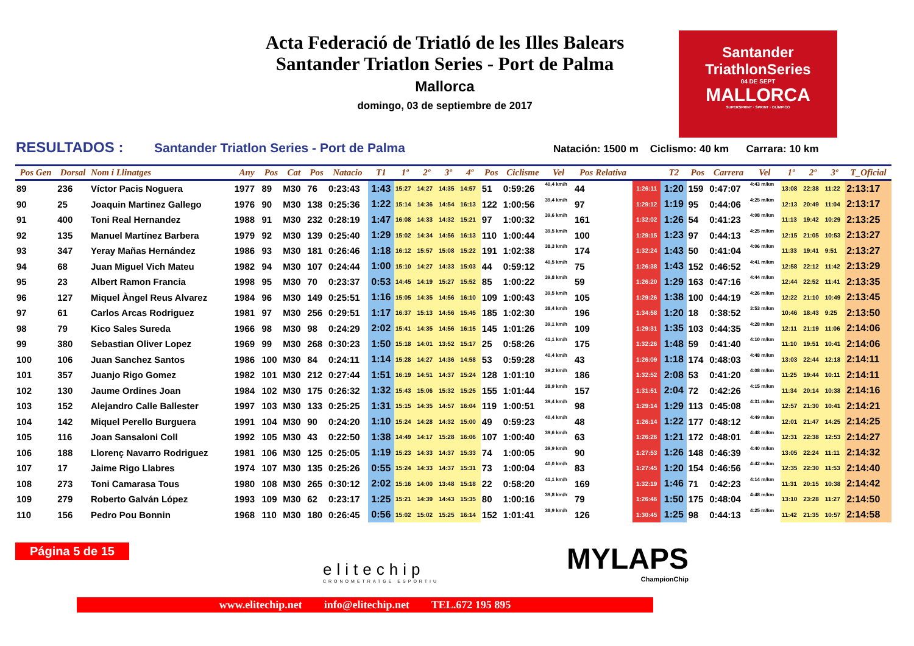Acta Federació de Triatló de les Illes Balears
Santander Triatlon Series - Port de Palma
Mallorca
domingo, 03 de septiembre de 2017
Santander
TriathlonSeries
04 DE SEPT
MALLORCA
SUPERSPRINT · SPRINT · OLÍMPICO
RESULTADOS : Santander Triatlon Series - Port de Palma Natación: 1500 m Ciclismo: 40 km Carrara: 10 km
| Pos Gen | Dorsal | Nom i Llinatges | Any | Pos | Cat | Pos | Natacio | T1 | 1º | 2º | 3º | 4º | Pos | Ciclisme | Vel | Pos Relativa | | T2 | Pos | Carrera | Vel | 1º | 2º | 3º | T_Oficial |
| --- | --- | --- | --- | --- | --- | --- | --- | --- | --- | --- | --- | --- | --- | --- | --- | --- | --- | --- | --- | --- | --- | --- | --- | --- | --- |
| 89 | 236 | Víctor Pacis Noguera | 1977 | 89 | M30 | 76 | 0:23:43 | 1:43 | 15:27 | 14:27 | 14:35 | 14:57 | 51 | 0:59:26 | 40,4 km/h | 44 | 1:26:11 | 1:20 | 159 | 0:47:07 | 4:43 m/km | 13:08 | 22:38 | 11:22 | 2:13:17 |
| 90 | 25 | Joaquin Martinez Gallego | 1976 | 90 | M30 | 138 | 0:25:36 | 1:22 | 15:14 | 14:36 | 14:54 | 16:13 | 122 | 1:00:56 | 39,4 km/h | 97 | 1:29:12 | 1:19 | 95 | 0:44:06 | 4:25 m/km | 12:13 | 20:49 | 11:04 | 2:13:17 |
| 91 | 400 | Toni Real Hernandez | 1988 | 91 | M30 | 232 | 0:28:19 | 1:47 | 16:08 | 14:33 | 14:32 | 15:21 | 97 | 1:00:32 | 39,6 km/h | 161 | 1:32:02 | 1:26 | 54 | 0:41:23 | 4:08 m/km | 11:13 | 19:42 | 10:29 | 2:13:25 |
| 92 | 135 | Manuel Martínez Barbera | 1979 | 92 | M30 | 139 | 0:25:40 | 1:29 | 15:02 | 14:34 | 14:56 | 16:13 | 110 | 1:00:44 | 39,5 km/h | 100 | 1:29:15 | 1:23 | 97 | 0:44:13 | 4:25 m/km | 12:15 | 21:05 | 10:53 | 2:13:27 |
| 93 | 347 | Yeray Mañas Hernández | 1986 | 93 | M30 | 181 | 0:26:46 | 1:18 | 16:12 | 15:57 | 15:08 | 15:22 | 191 | 1:02:38 | 38,3 km/h | 174 | 1:32:24 | 1:43 | 50 | 0:41:04 | 4:06 m/km | 11:33 | 19:41 | 9:51 | 2:13:27 |
| 94 | 68 | Juan Miguel Vich Mateu | 1982 | 94 | M30 | 107 | 0:24:44 | 1:00 | 15:10 | 14:27 | 14:33 | 15:03 | 44 | 0:59:12 | 40,5 km/h | 75 | 1:26:38 | 1:43 | 152 | 0:46:52 | 4:41 m/km | 12:58 | 22:12 | 11:42 | 2:13:29 |
| 95 | 23 | Albert Ramon Francia | 1998 | 95 | M30 | 70 | 0:23:37 | 0:53 | 14:45 | 14:19 | 15:27 | 15:52 | 85 | 1:00:22 | 39,8 km/h | 59 | 1:26:20 | 1:29 | 163 | 0:47:16 | 4:44 m/km | 12:44 | 22:52 | 11:41 | 2:13:35 |
| 96 | 127 | Miquel Àngel Reus Alvarez | 1984 | 96 | M30 | 149 | 0:25:51 | 1:16 | 15:05 | 14:35 | 14:56 | 16:10 | 109 | 1:00:43 | 39,5 km/h | 105 | 1:29:26 | 1:38 | 100 | 0:44:19 | 4:26 m/km | 12:22 | 21:10 | 10:49 | 2:13:45 |
| 97 | 61 | Carlos Arcas Rodriguez | 1981 | 97 | M30 | 256 | 0:29:51 | 1:17 | 16:37 | 15:13 | 14:56 | 15:45 | 185 | 1:02:30 | 38,4 km/h | 196 | 1:34:58 | 1:20 | 18 | 0:38:52 | 3:53 m/km | 10:46 | 18:43 | 9:25 | 2:13:50 |
| 98 | 79 | Kico Sales Sureda | 1966 | 98 | M30 | 98 | 0:24:29 | 2:02 | 15:41 | 14:35 | 14:56 | 16:15 | 145 | 1:01:26 | 39,1 km/h | 109 | 1:29:31 | 1:35 | 103 | 0:44:35 | 4:28 m/km | 12:11 | 21:19 | 11:06 | 2:14:06 |
| 99 | 380 | Sebastian Oliver Lopez | 1969 | 99 | M30 | 268 | 0:30:23 | 1:50 | 15:18 | 14:01 | 13:52 | 15:17 | 25 | 0:58:26 | 41,1 km/h | 175 | 1:32:26 | 1:48 | 59 | 0:41:40 | 4:10 m/km | 11:10 | 19:51 | 10:41 | 2:14:06 |
| 100 | 106 | Juan Sanchez Santos | 1986 | 100 | M30 | 84 | 0:24:11 | 1:14 | 15:28 | 14:27 | 14:36 | 14:58 | 53 | 0:59:28 | 40,4 km/h | 43 | 1:26:09 | 1:18 | 174 | 0:48:03 | 4:48 m/km | 13:03 | 22:44 | 12:18 | 2:14:11 |
| 101 | 357 | Juanjo Rigo Gomez | 1982 | 101 | M30 | 212 | 0:27:44 | 1:51 | 16:19 | 14:51 | 14:37 | 15:24 | 128 | 1:01:10 | 39,2 km/h | 186 | 1:32:52 | 2:08 | 53 | 0:41:20 | 4:08 m/km | 11:25 | 19:44 | 10:11 | 2:14:11 |
| 102 | 130 | Jaume Ordines Joan | 1984 | 102 | M30 | 175 | 0:26:32 | 1:32 | 15:43 | 15:06 | 15:32 | 15:25 | 155 | 1:01:44 | 38,9 km/h | 157 | 1:31:51 | 2:04 | 72 | 0:42:26 | 4:15 m/km | 11:34 | 20:14 | 10:38 | 2:14:16 |
| 103 | 152 | Alejandro Calle Ballester | 1997 | 103 | M30 | 133 | 0:25:25 | 1:31 | 15:15 | 14:35 | 14:57 | 16:04 | 119 | 1:00:51 | 39,4 km/h | 98 | 1:29:14 | 1:29 | 113 | 0:45:08 | 4:31 m/km | 12:57 | 21:30 | 10:41 | 2:14:21 |
| 104 | 142 | Miquel Perello Burguera | 1991 | 104 | M30 | 90 | 0:24:20 | 1:10 | 15:24 | 14:28 | 14:32 | 15:00 | 49 | 0:59:23 | 40,4 km/h | 48 | 1:26:14 | 1:22 | 177 | 0:48:12 | 4:49 m/km | 12:01 | 21:47 | 14:25 | 2:14:25 |
| 105 | 116 | Joan Sansaloni Coll | 1992 | 105 | M30 | 43 | 0:22:50 | 1:38 | 14:49 | 14:17 | 15:28 | 16:06 | 107 | 1:00:40 | 39,6 km/h | 63 | 1:26:26 | 1:21 | 172 | 0:48:01 | 4:48 m/km | 12:31 | 22:38 | 12:53 | 2:14:27 |
| 106 | 188 | Llorenç Navarro Rodriguez | 1981 | 106 | M30 | 125 | 0:25:05 | 1:19 | 15:23 | 14:33 | 14:37 | 15:33 | 74 | 1:00:05 | 39,9 km/h | 90 | 1:27:53 | 1:26 | 148 | 0:46:39 | 4:40 m/km | 13:05 | 22:24 | 11:11 | 2:14:32 |
| 107 | 17 | Jaime Rigo Llabres | 1974 | 107 | M30 | 135 | 0:25:26 | 0:55 | 15:24 | 14:33 | 14:37 | 15:31 | 73 | 1:00:04 | 40,0 km/h | 83 | 1:27:45 | 1:20 | 154 | 0:46:56 | 4:42 m/km | 12:35 | 22:30 | 11:53 | 2:14:40 |
| 108 | 273 | Toni Camarasa Tous | 1980 | 108 | M30 | 265 | 0:30:12 | 2:02 | 15:16 | 14:00 | 13:48 | 15:18 | 22 | 0:58:20 | 41,1 km/h | 169 | 1:32:19 | 1:46 | 71 | 0:42:23 | 4:14 m/km | 11:31 | 20:15 | 10:38 | 2:14:42 |
| 109 | 279 | Roberto Galván López | 1993 | 109 | M30 | 62 | 0:23:17 | 1:25 | 15:21 | 14:39 | 14:43 | 15:35 | 80 | 1:00:16 | 39,8 km/h | 79 | 1:26:46 | 1:50 | 175 | 0:48:04 | 4:48 m/km | 13:10 | 23:28 | 11:27 | 2:14:50 |
| 110 | 156 | Pedro Pou Bonnin | 1968 | 110 | M30 | 180 | 0:26:45 | 0:56 | 15:02 | 15:02 | 15:25 | 16:14 | 152 | 1:01:41 | 38,9 km/h | 126 | 1:30:45 | 1:25 | 98 | 0:44:13 | 4:25 m/km | 11:42 | 21:35 | 10:57 | 2:14:58 |
Página 5 de 15
elitechip
CRONOMETRATGE ESPORTIU
MYLAPS
ChampionChip
www.elitechip.net info@elitechip.net TEL.672 195 895